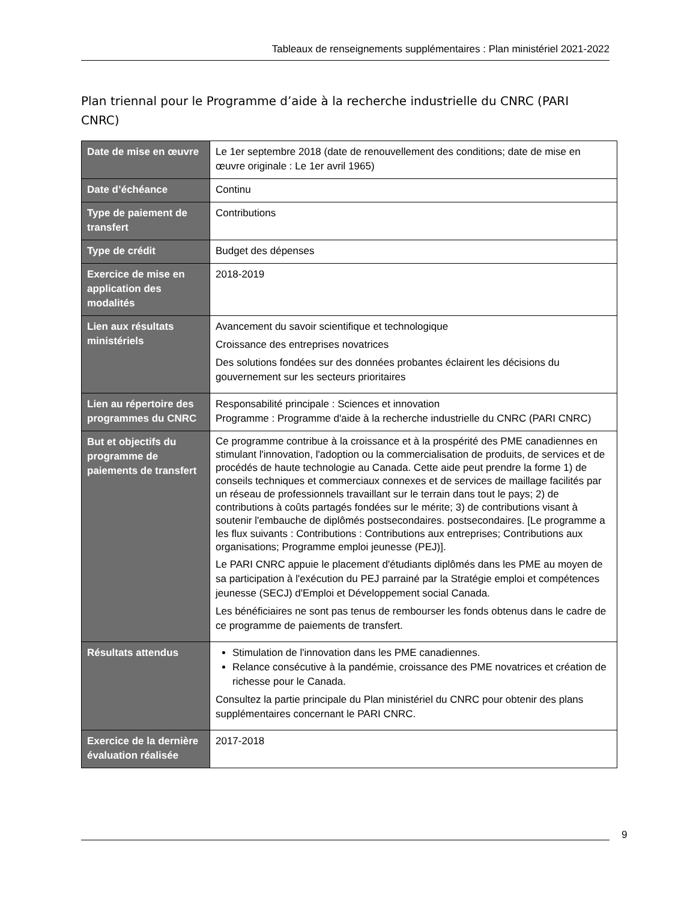Tableaux de renseignements supplémentaires : Plan ministériel 2021-2022
Plan triennal pour le Programme d’aide à la recherche industrielle du CNRC (PARI CNRC)
| Date de mise en œuvre | Le 1er septembre 2018 (date de renouvellement des conditions; date de mise en œuvre originale : Le 1er avril 1965) |
| Date d’échéance | Continu |
| Type de paiement de transfert | Contributions |
| Type de crédit | Budget des dépenses |
| Exercice de mise en application des modalités | 2018-2019 |
| Lien aux résultats ministériels | Avancement du savoir scientifique et technologique Croissance des entreprises novatrices Des solutions fondées sur des données probantes éclairent les décisions du gouvernement sur les secteurs prioritaires |
| Lien au répertoire des programmes du CNRC | Responsabilité principale : Sciences et innovation Programme : Programme d'aide à la recherche industrielle du CNRC (PARI CNRC) |
| But et objectifs du programme de paiements de transfert | Ce programme contribue à la croissance et à la prospérité des PME canadiennes en stimulant l'innovation, l'adoption ou la commercialisation de produits, de services et de procédés de haute technologie au Canada. Cette aide peut prendre la forme 1) de conseils techniques et commerciaux connexes et de services de maillage facilités par un réseau de professionnels travaillant sur le terrain dans tout le pays; 2) de contributions à coûts partagés fondées sur le mérite; 3) de contributions visant à soutenir l'embauche de diplômés postsecondaires. postsecondaires. [Le programme a les flux suivants : Contributions : Contributions aux entreprises; Contributions aux organisations; Programme emploi jeunesse (PEJ)]. Le PARI CNRC appuie le placement d'étudiants diplômés dans les PME au moyen de sa participation à l'exécution du PEJ parrainé par la Stratégie emploi et compétences jeunesse (SECJ) d'Emploi et Développement social Canada. Les bénéficiaires ne sont pas tenus de rembourser les fonds obtenus dans le cadre de ce programme de paiements de transfert. |
| Résultats attendus | Stimulation de l'innovation dans les PME canadiennes. Relance consécutive à la pandémie, croissance des PME novatrices et création de richesse pour le Canada. Consultez la partie principale du Plan ministériel du CNRC pour obtenir des plans supplémentaires concernant le PARI CNRC. |
| Exercice de la dernière évaluation réalisée | 2017-2018 |
9